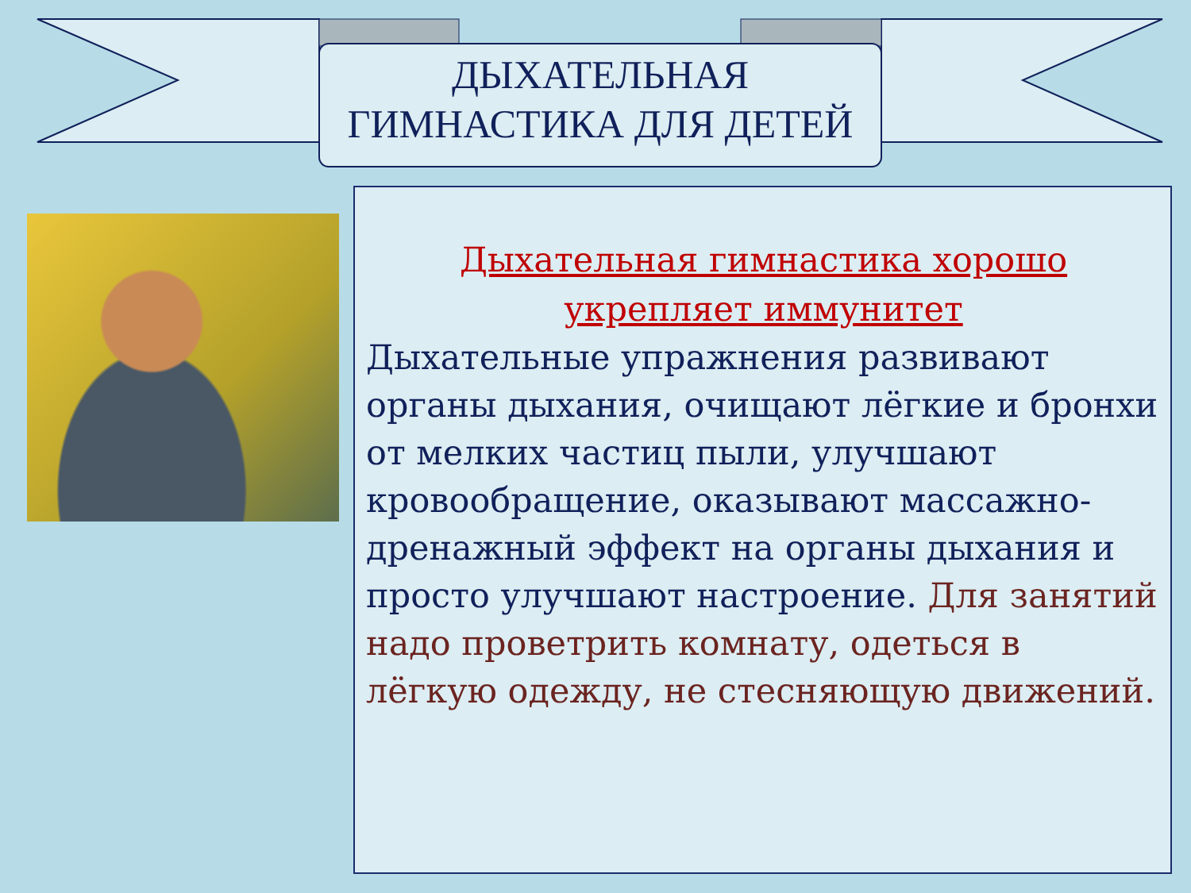ДЫХАТЕЛЬНАЯ
ГИМНАСТИКА ДЛЯ ДЕТЕЙ
Дыхательная гимнастика хорошо укрепляет иммунитет
Дыхательные упражнения развивают органы дыхания, очищают лёгкие и бронхи от мелких частиц пыли, улучшают кровообращение, оказывают массажно-дренажный эффект на органы дыхания и просто улучшают настроение. Для занятий надо проветрить комнату, одеться в лёгкую одежду, не стесняющую движений.